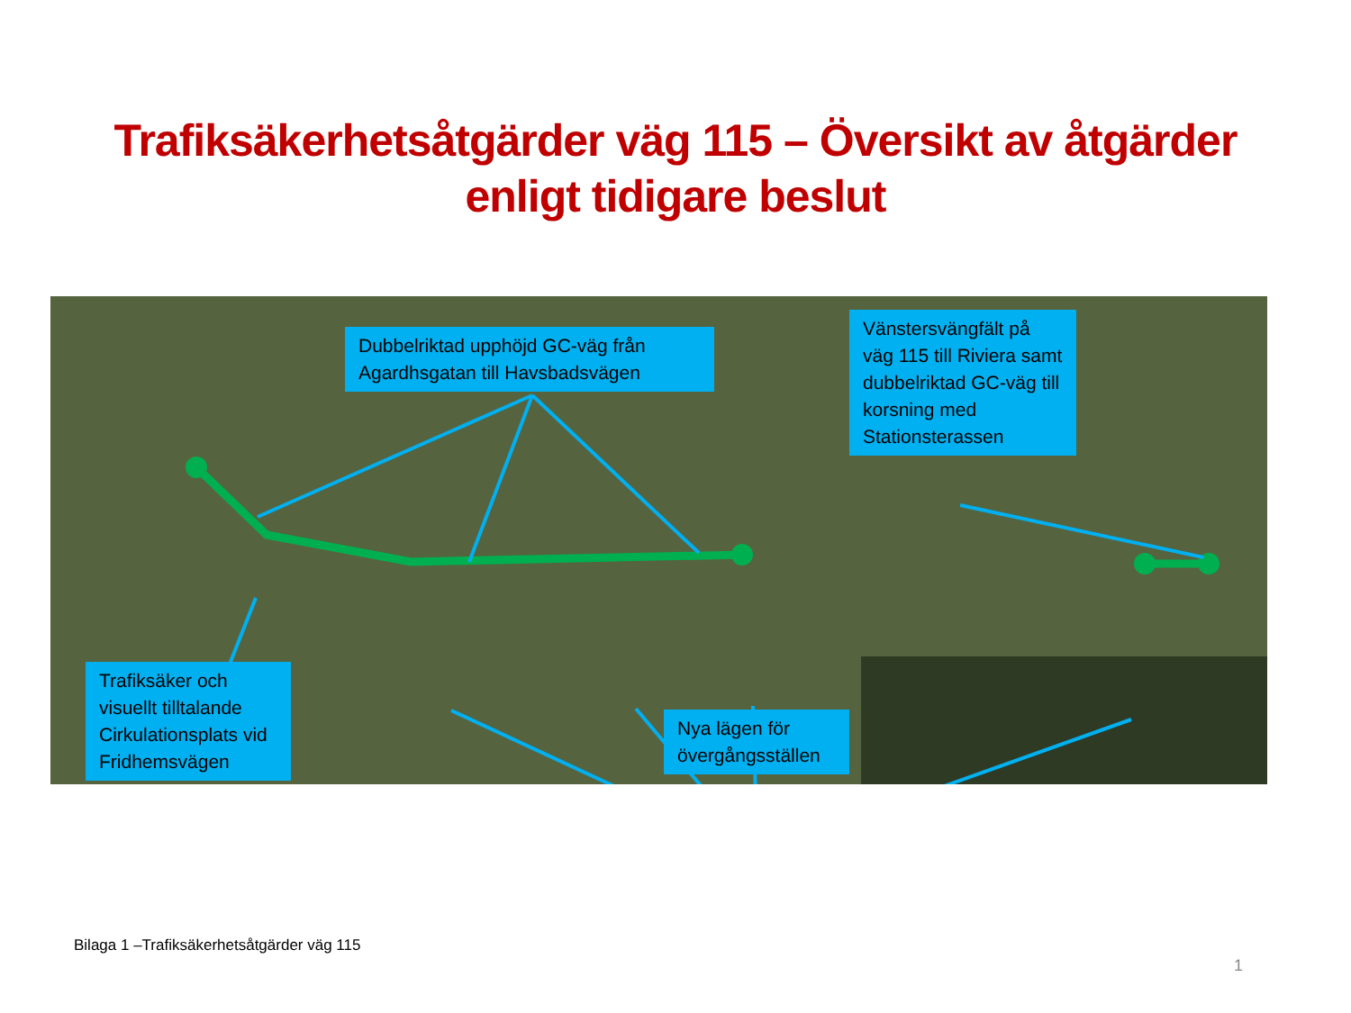Trafiksäkerhetsåtgärder väg 115 – Översikt av åtgärder enligt tidigare beslut
Dubbelriktad upphöjd GC-väg från Agardhsgatan till Havsbadsvägen
Vänstersvängfält på väg 115 till Riviera samt dubbelriktad GC-väg till korsning med Stationsterassen
Trafiksäker och visuellt tilltalande Cirkulationsplats vid Fridhemsvägen
Nya lägen för övergångsställen
Bilaga 1 –Trafiksäkerhetsåtgärder väg 115
1